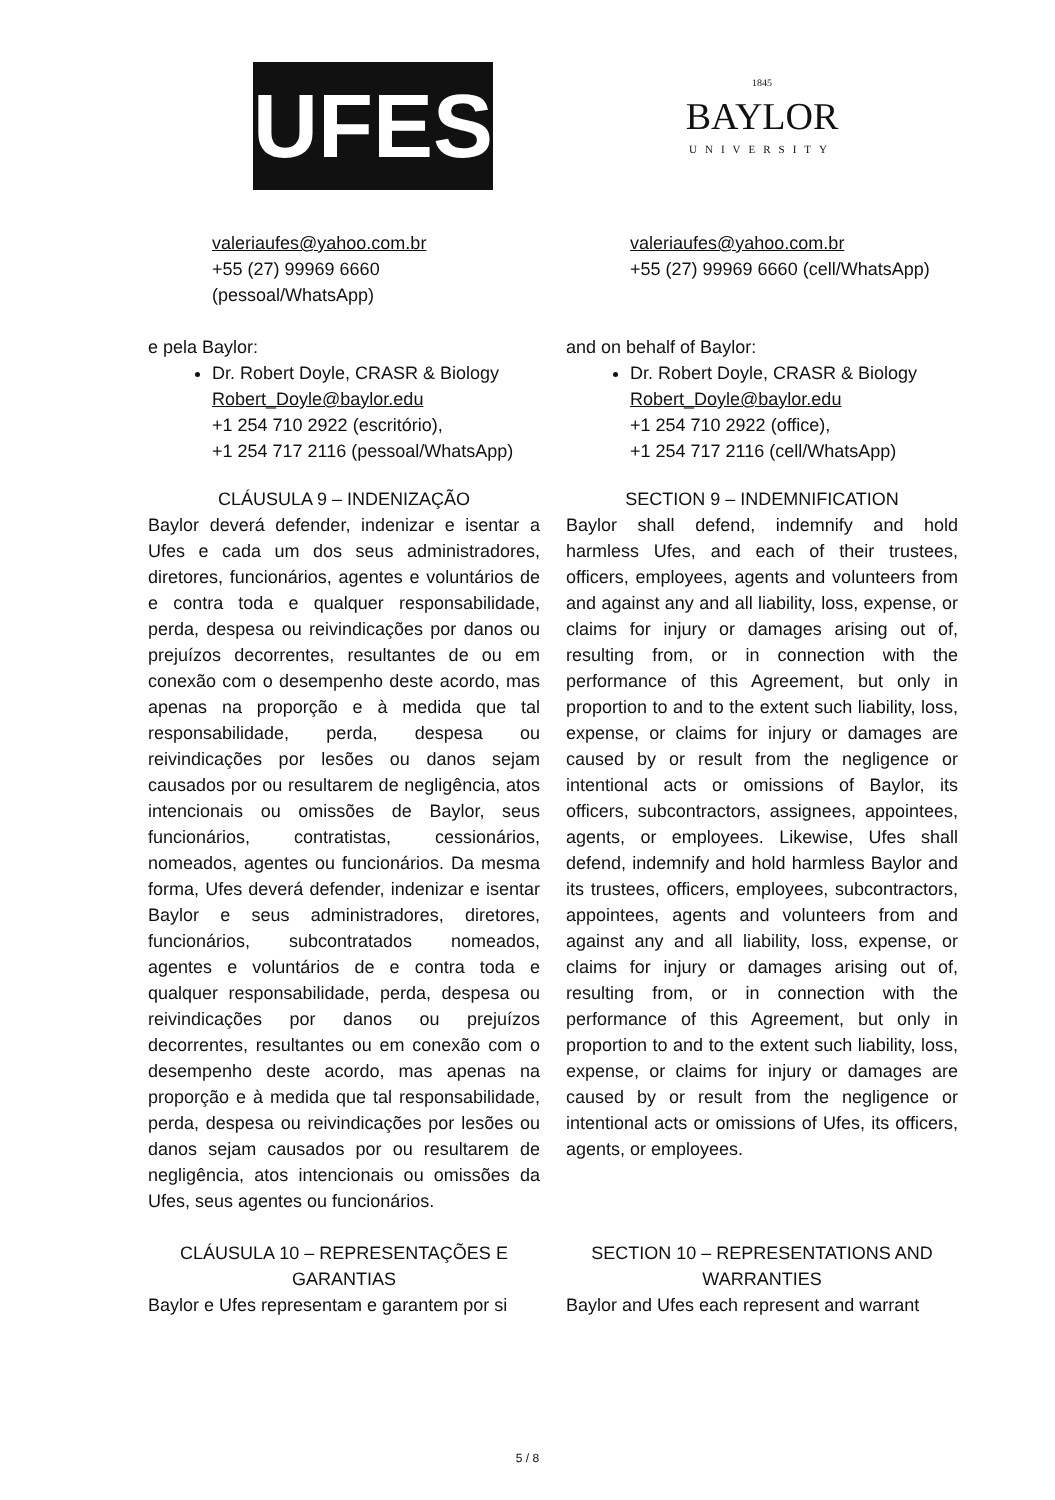UFES
1845
BAYLOR
UNIVERSITY
valeriaufes@yahoo.com.br
+55 (27) 99969 6660
(pessoal/WhatsApp)
valeriaufes@yahoo.com.br
+55 (27) 99969 6660 (cell/WhatsApp)
e pela Baylor:
Dr. Robert Doyle, CRASR & Biology
Robert_Doyle@baylor.edu
+1 254 710 2922 (escritório),
+1 254 717 2116 (pessoal/WhatsApp)
and on behalf of Baylor:
Dr. Robert Doyle, CRASR & Biology
Robert_Doyle@baylor.edu
+1 254 710 2922 (office),
+1 254 717 2116 (cell/WhatsApp)
CLÁUSULA 9 – INDENIZAÇÃO
Baylor deverá defender, indenizar e isentar a Ufes e cada um dos seus administradores, diretores, funcionários, agentes e voluntários de e contra toda e qualquer responsabilidade, perda, despesa ou reivindicações por danos ou prejuízos decorrentes, resultantes de ou em conexão com o desempenho deste acordo, mas apenas na proporção e à medida que tal responsabilidade, perda, despesa ou reivindicações por lesões ou danos sejam causados por ou resultarem de negligência, atos intencionais ou omissões de Baylor, seus funcionários, contratistas, cessionários, nomeados, agentes ou funcionários. Da mesma forma, Ufes deverá defender, indenizar e isentar Baylor e seus administradores, diretores, funcionários, subcontratados nomeados, agentes e voluntários de e contra toda e qualquer responsabilidade, perda, despesa ou reivindicações por danos ou prejuízos decorrentes, resultantes ou em conexão com o desempenho deste acordo, mas apenas na proporção e à medida que tal responsabilidade, perda, despesa ou reivindicações por lesões ou danos sejam causados por ou resultarem de negligência, atos intencionais ou omissões da Ufes, seus agentes ou funcionários.
SECTION 9 – INDEMNIFICATION
Baylor shall defend, indemnify and hold harmless Ufes, and each of their trustees, officers, employees, agents and volunteers from and against any and all liability, loss, expense, or claims for injury or damages arising out of, resulting from, or in connection with the performance of this Agreement, but only in proportion to and to the extent such liability, loss, expense, or claims for injury or damages are caused by or result from the negligence or intentional acts or omissions of Baylor, its officers, subcontractors, assignees, appointees, agents, or employees. Likewise, Ufes shall defend, indemnify and hold harmless Baylor and its trustees, officers, employees, subcontractors, appointees, agents and volunteers from and against any and all liability, loss, expense, or claims for injury or damages arising out of, resulting from, or in connection with the performance of this Agreement, but only in proportion to and to the extent such liability, loss, expense, or claims for injury or damages are caused by or result from the negligence or intentional acts or omissions of Ufes, its officers, agents, or employees.
CLÁUSULA 10 – REPRESENTAÇÕES E GARANTIAS
Baylor e Ufes representam e garantem por si
SECTION 10 – REPRESENTATIONS AND WARRANTIES
Baylor and Ufes each represent and warrant
5 / 8